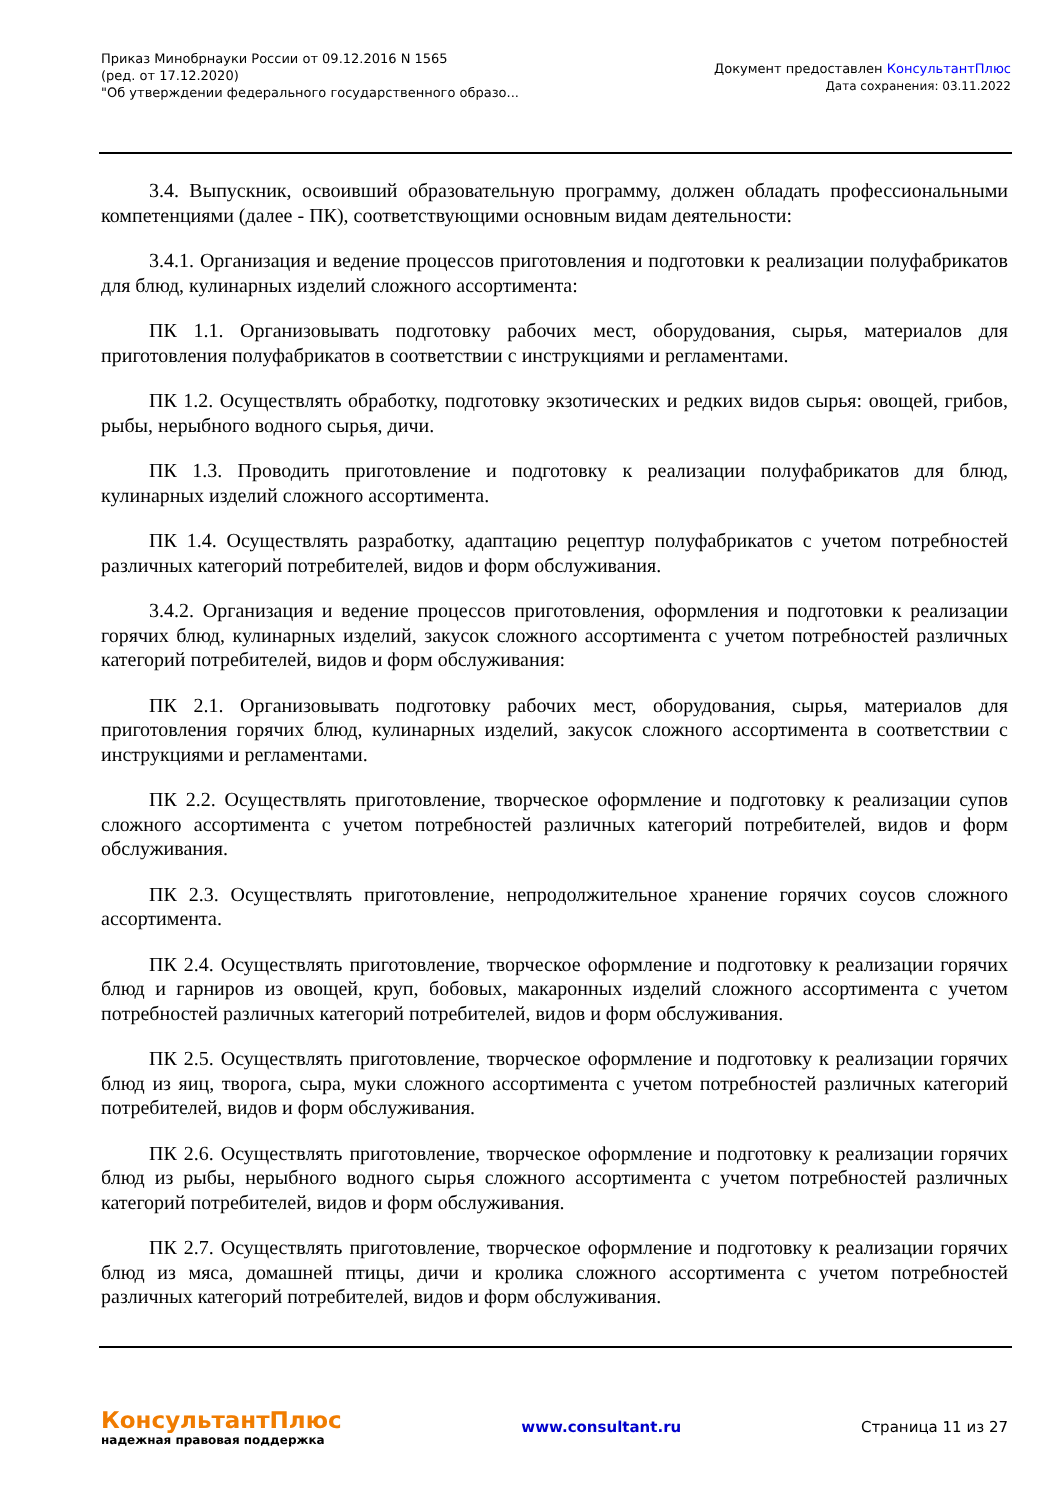Приказ Минобрнауки России от 09.12.2016 N 1565
(ред. от 17.12.2020)
"Об утверждении федерального государственного образо...
Документ предоставлен КонсультантПлюс
Дата сохранения: 03.11.2022
3.4. Выпускник, освоивший образовательную программу, должен обладать профессиональными компетенциями (далее - ПК), соответствующими основным видам деятельности:
3.4.1. Организация и ведение процессов приготовления и подготовки к реализации полуфабрикатов для блюд, кулинарных изделий сложного ассортимента:
ПК 1.1. Организовывать подготовку рабочих мест, оборудования, сырья, материалов для приготовления полуфабрикатов в соответствии с инструкциями и регламентами.
ПК 1.2. Осуществлять обработку, подготовку экзотических и редких видов сырья: овощей, грибов, рыбы, нерыбного водного сырья, дичи.
ПК 1.3. Проводить приготовление и подготовку к реализации полуфабрикатов для блюд, кулинарных изделий сложного ассортимента.
ПК 1.4. Осуществлять разработку, адаптацию рецептур полуфабрикатов с учетом потребностей различных категорий потребителей, видов и форм обслуживания.
3.4.2. Организация и ведение процессов приготовления, оформления и подготовки к реализации горячих блюд, кулинарных изделий, закусок сложного ассортимента с учетом потребностей различных категорий потребителей, видов и форм обслуживания:
ПК 2.1. Организовывать подготовку рабочих мест, оборудования, сырья, материалов для приготовления горячих блюд, кулинарных изделий, закусок сложного ассортимента в соответствии с инструкциями и регламентами.
ПК 2.2. Осуществлять приготовление, творческое оформление и подготовку к реализации супов сложного ассортимента с учетом потребностей различных категорий потребителей, видов и форм обслуживания.
ПК 2.3. Осуществлять приготовление, непродолжительное хранение горячих соусов сложного ассортимента.
ПК 2.4. Осуществлять приготовление, творческое оформление и подготовку к реализации горячих блюд и гарниров из овощей, круп, бобовых, макаронных изделий сложного ассортимента с учетом потребностей различных категорий потребителей, видов и форм обслуживания.
ПК 2.5. Осуществлять приготовление, творческое оформление и подготовку к реализации горячих блюд из яиц, творога, сыра, муки сложного ассортимента с учетом потребностей различных категорий потребителей, видов и форм обслуживания.
ПК 2.6. Осуществлять приготовление, творческое оформление и подготовку к реализации горячих блюд из рыбы, нерыбного водного сырья сложного ассортимента с учетом потребностей различных категорий потребителей, видов и форм обслуживания.
ПК 2.7. Осуществлять приготовление, творческое оформление и подготовку к реализации горячих блюд из мяса, домашней птицы, дичи и кролика сложного ассортимента с учетом потребностей различных категорий потребителей, видов и форм обслуживания.
КонсультантПлюс
надежная правовая поддержка
www.consultant.ru Страница 11 из 27